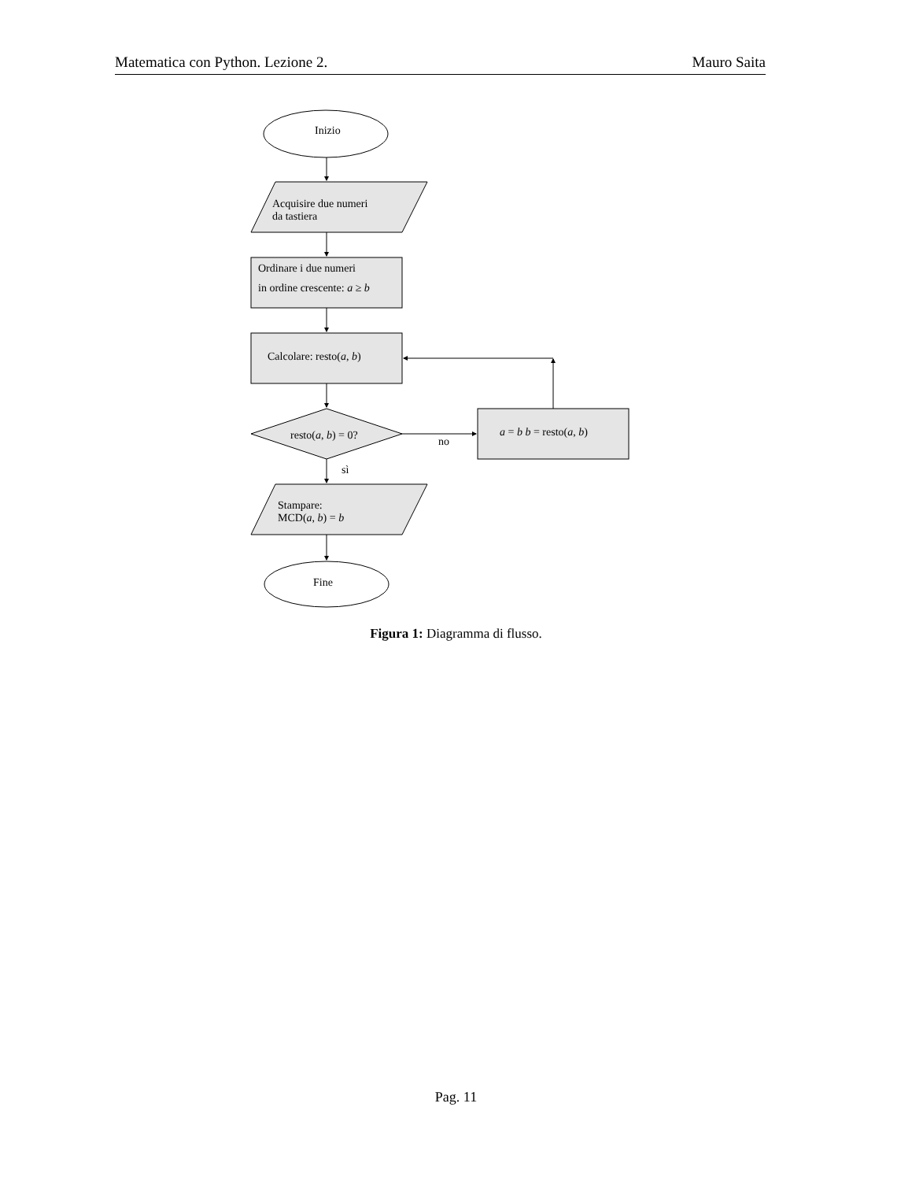Matematica con Python. Lezione 2. Mauro Saita
Inizio
Acquisire due numeri
da tastiera
Ordinare i due numeri
in ordine crescente: a ≥ b
Calcolare: resto(a, b)
resto(a, b) = 0?
a = b b = resto(a, b)
no
sì
Stampare:
MCD(a, b) = b
Fine
Figura 1: Diagramma di flusso.
Pag. 11